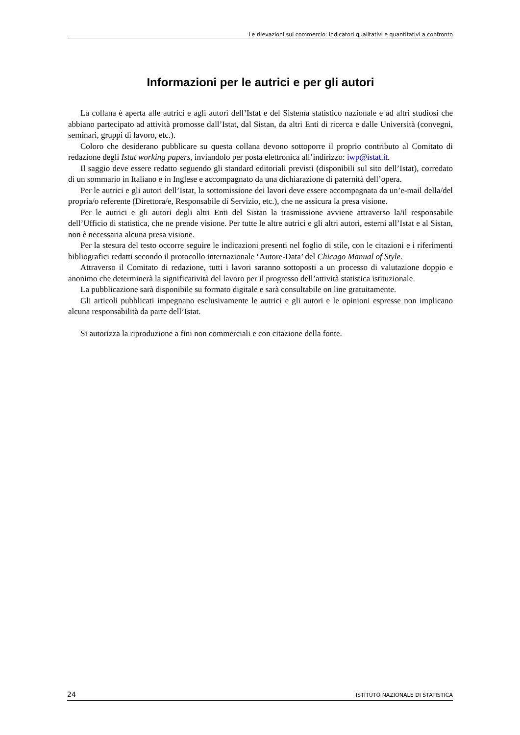Le rilevazioni sul commercio: indicatori qualitativi e quantitativi a confronto
Informazioni per le autrici e per gli autori
La collana è aperta alle autrici e agli autori dell’Istat e del Sistema statistico nazionale e ad altri studiosi che abbiano partecipato ad attività promosse dall’Istat, dal Sistan, da altri Enti di ricerca e dalle Università (convegni, seminari, gruppi di lavoro, etc.).
Coloro che desiderano pubblicare su questa collana devono sottoporre il proprio contributo al Comitato di redazione degli Istat working papers, inviandolo per posta elettronica all’indirizzo: iwp@istat.it.
Il saggio deve essere redatto seguendo gli standard editoriali previsti (disponibili sul sito dell’Istat), corredato di un sommario in Italiano e in Inglese e accompagnato da una dichiarazione di paternità dell’opera.
Per le autrici e gli autori dell’Istat, la sottomissione dei lavori deve essere accompagnata da un’e-mail della/del propria/o referente (Direttora/e, Responsabile di Servizio, etc.), che ne assicura la presa visione.
Per le autrici e gli autori degli altri Enti del Sistan la trasmissione avviene attraverso la/il responsabile dell’Ufficio di statistica, che ne prende visione. Per tutte le altre autrici e gli altri autori, esterni all’Istat e al Sistan, non è necessaria alcuna presa visione.
Per la stesura del testo occorre seguire le indicazioni presenti nel foglio di stile, con le citazioni e i riferimenti bibliografici redatti secondo il protocollo internazionale ‘Autore-Data’ del Chicago Manual of Style.
Attraverso il Comitato di redazione, tutti i lavori saranno sottoposti a un processo di valutazione doppio e anonimo che determinerà la significatività del lavoro per il progresso dell’attività statistica istituzionale.
La pubblicazione sarà disponibile su formato digitale e sarà consultabile on line gratuitamente.
Gli articoli pubblicati impegnano esclusivamente le autrici e gli autori e le opinioni espresse non implicano alcuna responsabilità da parte dell’Istat.
Si autorizza la riproduzione a fini non commerciali e con citazione della fonte.
24 ISTITUTO NAZIONALE DI STATISTICA